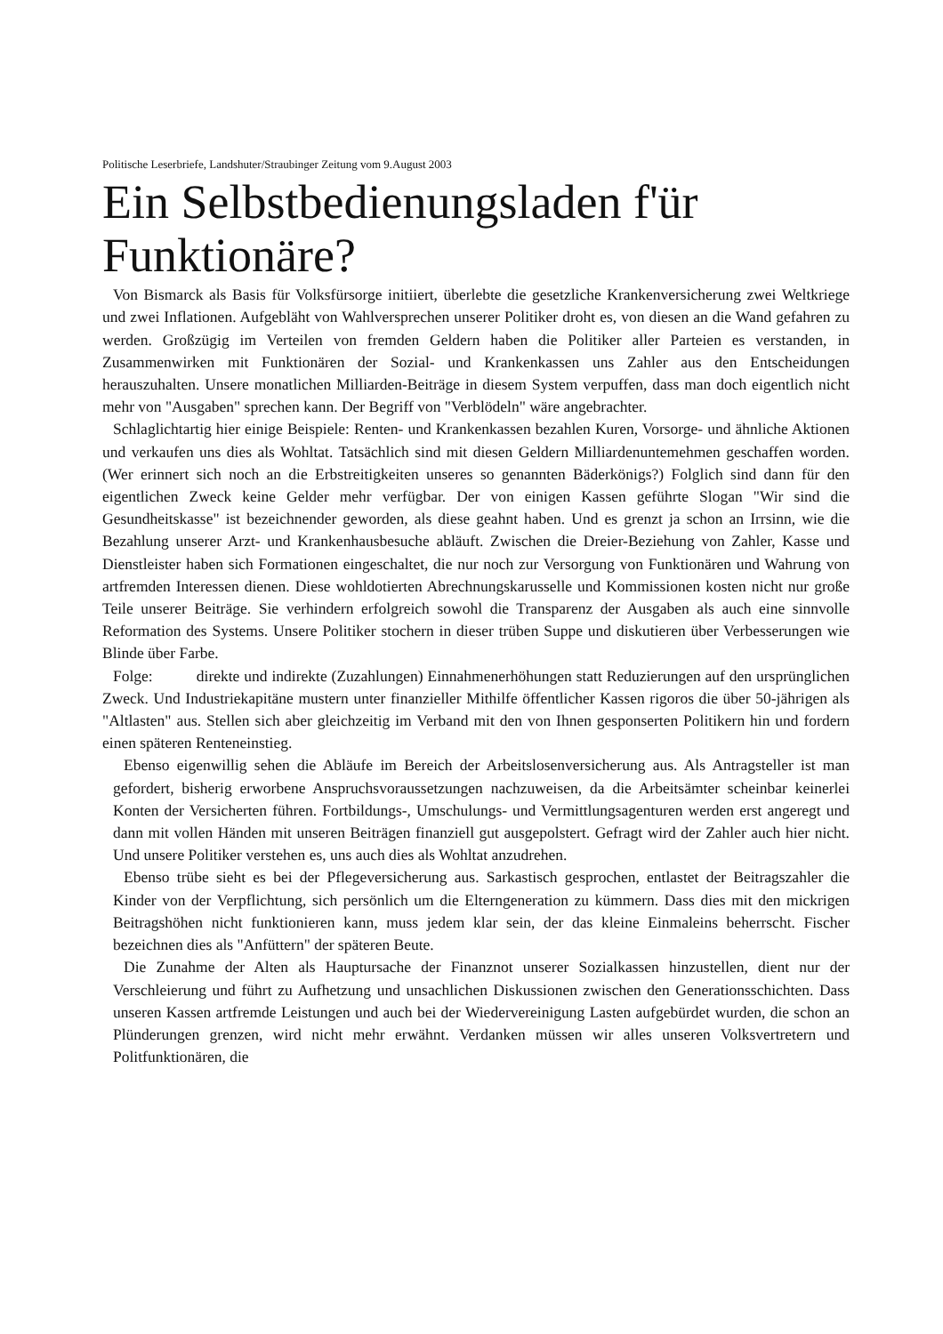Politische Leserbriefe, Landshuter/Straubinger Zeitung vom 9.August 2003
Ein Selbstbedienungsladen f'ür Funktionäre?
Von Bismarck als Basis für Volksfürsorge initiiert, überlebte die gesetzliche Krankenversicherung zwei Weltkriege und zwei Inflationen. Aufgebläht von Wahlversprechen unserer Politiker droht es, von diesen an die Wand gefahren zu werden. Großzügig im Verteilen von fremden Geldern haben die Politiker aller Parteien es verstanden, in Zusammenwirken mit Funktionären der Sozial- und Krankenkassen uns Zahler aus den Entscheidungen herauszuhalten. Unsere monatlichen Milliarden-Beiträge in diesem System verpuffen, dass man doch eigentlich nicht mehr von "Ausgaben" sprechen kann. Der Begriff von "Verblödeln" wäre angebrachter.
Schlaglichtartig hier einige Beispiele: Renten- und Krankenkassen bezahlen Kuren, Vorsorge- und ähnliche Aktionen und verkaufen uns dies als Wohltat. Tatsächlich sind mit diesen Geldern Milliardenuntemehmen geschaffen worden. (Wer erinnert sich noch an die Erbstreitigkeiten unseres so genannten Bäderkönigs?) Folglich sind dann für den eigentlichen Zweck keine Gelder mehr verfügbar. Der von einigen Kassen geführte Slogan "Wir sind die Gesundheitskasse" ist bezeichnender geworden, als diese geahnt haben. Und es grenzt ja schon an Irrsinn, wie die Bezahlung unserer Arzt- und Krankenhausbesuche abläuft. Zwischen die Dreier-Beziehung von Zahler, Kasse und Dienstleister haben sich Formationen eingeschaltet, die nur noch zur Versorgung von Funktionären und Wahrung von artfremden Interessen dienen. Diese wohldotierten Abrechnungskarusselle und Kommissionen kosten nicht nur große Teile unserer Beiträge. Sie verhindern erfolgreich sowohl die Transparenz der Ausgaben als auch eine sinnvolle Reformation des Systems. Unsere Politiker stochern in dieser trüben Suppe und diskutieren über Verbesserungen wie Blinde über Farbe.
Folge: direkte und indirekte (Zuzahlungen) Einnahmenerhöhungen statt Reduzierungen auf den ursprünglichen Zweck. Und Industriekapitäne mustern unter finanzieller Mithilfe öffentlicher Kassen rigoros die über 50-jährigen als "Altlasten" aus. Stellen sich aber gleichzeitig im Verband mit den von Ihnen gesponserten Politikern hin und fordern einen späteren Renteneinstieg.
Ebenso eigenwillig sehen die Abläufe im Bereich der Arbeitslosenversicherung aus. Als Antragsteller ist man gefordert, bisherig erworbene Anspruchsvoraussetzungen nachzuweisen, da die Arbeitsämter scheinbar keinerlei Konten der Versicherten führen. Fortbildungs-, Umschulungs- und Vermittlungsagenturen werden erst angeregt und dann mit vollen Händen mit unseren Beiträgen finanziell gut ausgepolstert. Gefragt wird der Zahler auch hier nicht. Und unsere Politiker verstehen es, uns auch dies als Wohltat anzudrehen.
Ebenso trübe sieht es bei der Pflegeversicherung aus. Sarkastisch gesprochen, entlastet der Beitragszahler die Kinder von der Verpflichtung, sich persönlich um die Elterngeneration zu kümmern. Dass dies mit den mickrigen Beitragshöhen nicht funktionieren kann, muss jedem klar sein, der das kleine Einmaleins beherrscht. Fischer bezeichnen dies als "Anfüttern" der späteren Beute.
Die Zunahme der Alten als Hauptursache der Finanznot unserer Sozialkassen hinzustellen, dient nur der Verschleierung und führt zu Aufhetzung und unsachlichen Diskussionen zwischen den Generationsschichten. Dass unseren Kassen artfremde Leistungen und auch bei der Wiedervereinigung Lasten aufgebürdet wurden, die schon an Plünderungen grenzen, wird nicht mehr erwähnt. Verdanken müssen wir alles unseren Volksvertretern und Politfunktionären, die